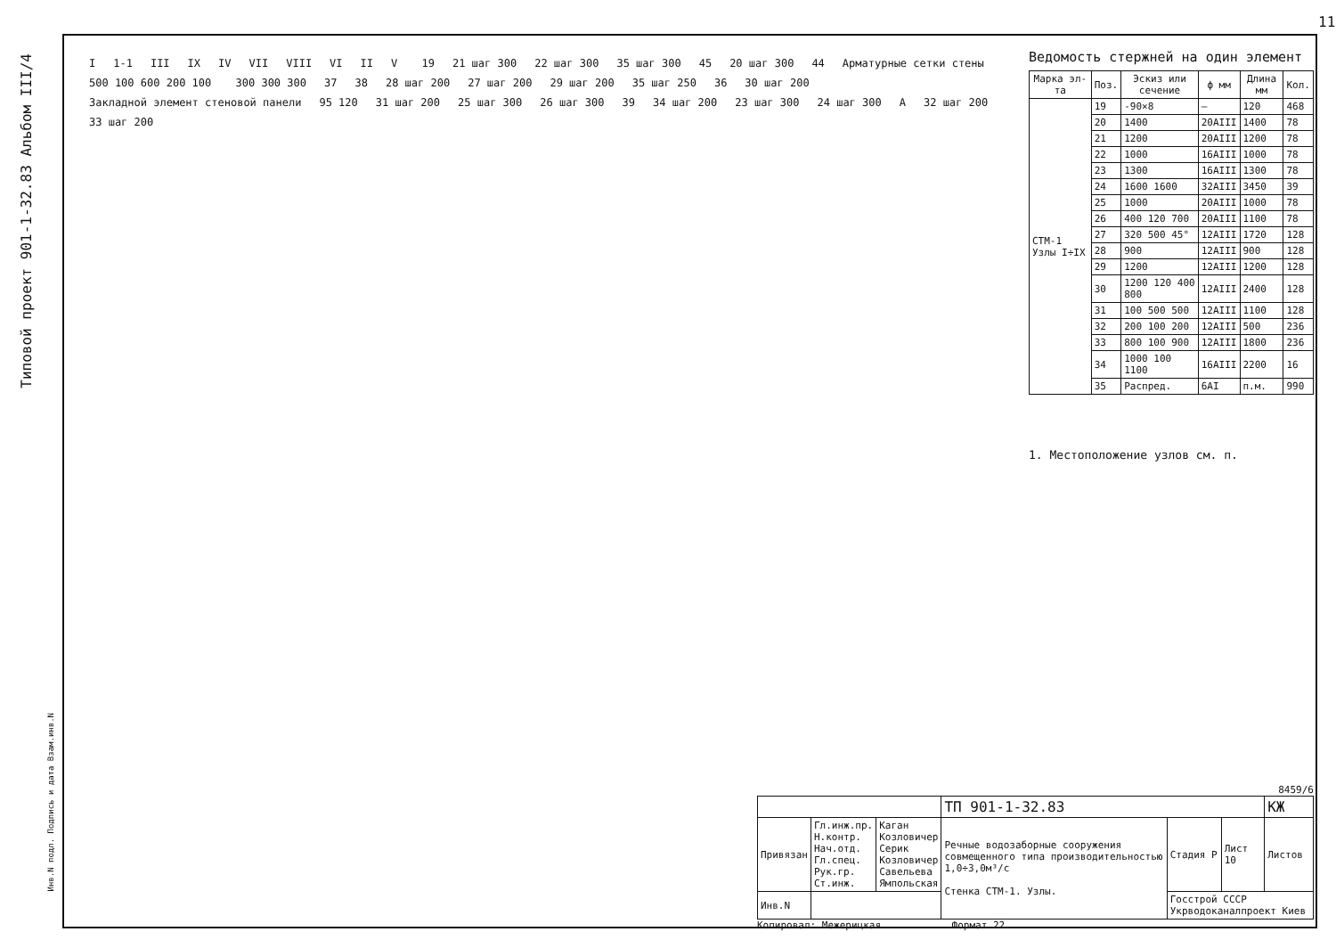Типовой проект 901-1-32.83 Альбом III/4
I 1-1 III IX IV VII VIII VI II V 19 21 шаг 300 22 шаг 300 35 шаг 300 45 20 шаг 300 44 Арматурные сетки стены 500 100 600 200 100 300 300 300 37 38 28 шаг 200 27 шаг 200 29 шаг 200 35 шаг 250 36 30 шаг 200 Закладной элемент стеновой панели 95 120 31 шаг 200 25 шаг 300 26 шаг 300 39 34 шаг 200 23 шаг 300 24 шаг 300 А 32 шаг 200 33 шаг 200
Ведомость стержней на один элемент
| Марка эл-та | Поз. | Эскиз или сечение | ф мм | Длина мм | Кол. |
| --- | --- | --- | --- | --- | --- |
| СТМ-1 Узлы I÷IX | 19 | -90×8 | — | 120 | 468 |
| | 20 | 1400 | 20АIII | 1400 | 78 |
| | 21 | 1200 | 20АIII | 1200 | 78 |
| | 22 | 1000 | 16АIII | 1000 | 78 |
| | 23 | 1300 | 16АIII | 1300 | 78 |
| | 24 | 1600 1600 | 32АIII | 3450 | 39 |
| | 25 | 1000 | 20АIII | 1000 | 78 |
| | 26 | 400 120 700 | 20АIII | 1100 | 78 |
| | 27 | 320 500 45° | 12АIII | 1720 | 128 |
| | 28 | 900 | 12АIII | 900 | 128 |
| | 29 | 1200 | 12АIII | 1200 | 128 |
| | 30 | 1200 120 400 800 | 12АIII | 2400 | 128 |
| | 31 | 100 500 500 | 12АIII | 1100 | 128 |
| | 32 | 200 100 200 | 12АIII | 500 | 236 |
| | 33 | 800 100 900 | 12АIII | 1800 | 236 |
| | 34 | 1000 100 1100 | 16АIII | 2200 | 16 |
| | 35 | Распред. | 6АI | п.м. | 990 |
1. Местоположение узлов см. п.
8459/6
| | | | ТП 901-1-32.83 | | | КЖ |
| Привязан | Гл.инж.пр. Н.контр. Нач.отд. Гл.спец. Рук.гр. Ст.инж. | Каган Козловичер Серик Козловичер Савельева Ямпольская | Речные водозаборные сооружения совмещенного типа производительностью 1,0÷3,0м³/с Стенка СТМ-1. Узлы. | Стадия Р | Лист 10 | Листов |
| Инв.N | | | | Госстрой СССР Укрводоканалпроект Киев | | |
Копировал: Межерицкая Формат 22
11
Инв.N подл. Подпись и дата Взам.инв.N